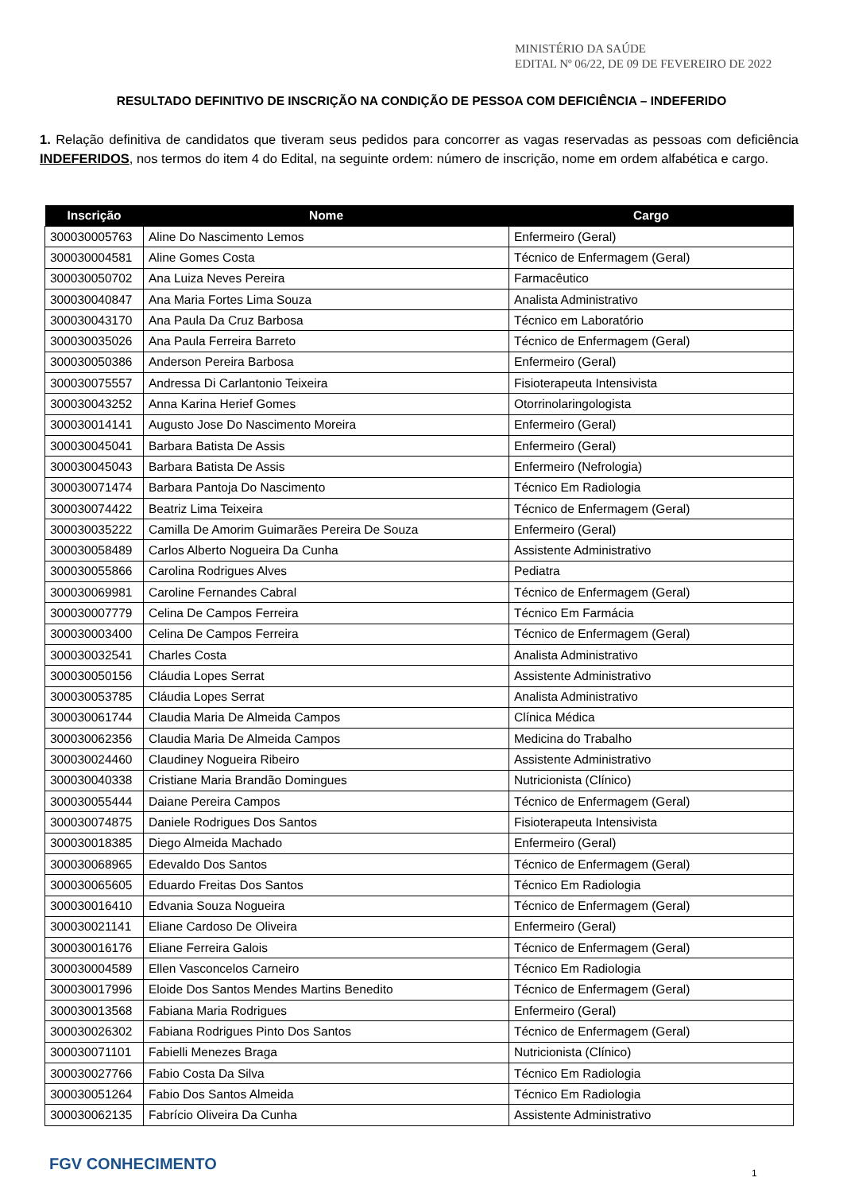MINISTÉRIO DA SAÚDE
EDITAL Nº 06/22, DE 09 DE FEVEREIRO DE 2022
RESULTADO DEFINITIVO DE INSCRIÇÃO NA CONDIÇÃO DE PESSOA COM DEFICIÊNCIA – INDEFERIDO
1. Relação definitiva de candidatos que tiveram seus pedidos para concorrer as vagas reservadas as pessoas com deficiência INDEFERIDOS, nos termos do item 4 do Edital, na seguinte ordem: número de inscrição, nome em ordem alfabética e cargo.
| Inscrição | Nome | Cargo |
| --- | --- | --- |
| 300030005763 | Aline Do Nascimento Lemos | Enfermeiro (Geral) |
| 300030004581 | Aline Gomes Costa | Técnico de Enfermagem (Geral) |
| 300030050702 | Ana Luiza Neves Pereira | Farmacêutico |
| 300030040847 | Ana Maria Fortes Lima Souza | Analista Administrativo |
| 300030043170 | Ana Paula Da Cruz Barbosa | Técnico em Laboratório |
| 300030035026 | Ana Paula Ferreira Barreto | Técnico de Enfermagem (Geral) |
| 300030050386 | Anderson Pereira Barbosa | Enfermeiro (Geral) |
| 300030075557 | Andressa Di Carlantonio Teixeira | Fisioterapeuta Intensivista |
| 300030043252 | Anna Karina Herief Gomes | Otorrinolaringologista |
| 300030014141 | Augusto Jose Do Nascimento Moreira | Enfermeiro (Geral) |
| 300030045041 | Barbara Batista De Assis | Enfermeiro (Geral) |
| 300030045043 | Barbara Batista De Assis | Enfermeiro (Nefrologia) |
| 300030071474 | Barbara Pantoja Do Nascimento | Técnico Em Radiologia |
| 300030074422 | Beatriz Lima Teixeira | Técnico de Enfermagem (Geral) |
| 300030035222 | Camilla De Amorim Guimarães Pereira De Souza | Enfermeiro (Geral) |
| 300030058489 | Carlos Alberto Nogueira Da Cunha | Assistente Administrativo |
| 300030055866 | Carolina Rodrigues Alves | Pediatra |
| 300030069981 | Caroline Fernandes Cabral | Técnico de Enfermagem (Geral) |
| 300030007779 | Celina De Campos Ferreira | Técnico Em Farmácia |
| 300030003400 | Celina De Campos Ferreira | Técnico de Enfermagem (Geral) |
| 300030032541 | Charles Costa | Analista Administrativo |
| 300030050156 | Cláudia Lopes Serrat | Assistente Administrativo |
| 300030053785 | Cláudia Lopes Serrat | Analista Administrativo |
| 300030061744 | Claudia Maria De Almeida Campos | Clínica Médica |
| 300030062356 | Claudia Maria De Almeida Campos | Medicina do Trabalho |
| 300030024460 | Claudiney Nogueira Ribeiro | Assistente Administrativo |
| 300030040338 | Cristiane Maria Brandão Domingues | Nutricionista (Clínico) |
| 300030055444 | Daiane Pereira Campos | Técnico de Enfermagem (Geral) |
| 300030074875 | Daniele Rodrigues Dos Santos | Fisioterapeuta Intensivista |
| 300030018385 | Diego Almeida Machado | Enfermeiro (Geral) |
| 300030068965 | Edevaldo Dos Santos | Técnico de Enfermagem (Geral) |
| 300030065605 | Eduardo Freitas Dos Santos | Técnico Em Radiologia |
| 300030016410 | Edvania Souza Nogueira | Técnico de Enfermagem (Geral) |
| 300030021141 | Eliane Cardoso De Oliveira | Enfermeiro (Geral) |
| 300030016176 | Eliane Ferreira Galois | Técnico de Enfermagem (Geral) |
| 300030004589 | Ellen Vasconcelos Carneiro | Técnico Em Radiologia |
| 300030017996 | Eloide Dos Santos Mendes Martins Benedito | Técnico de Enfermagem (Geral) |
| 300030013568 | Fabiana Maria Rodrigues | Enfermeiro (Geral) |
| 300030026302 | Fabiana Rodrigues Pinto Dos Santos | Técnico de Enfermagem (Geral) |
| 300030071101 | Fabielli Menezes Braga | Nutricionista (Clínico) |
| 300030027766 | Fabio Costa Da Silva | Técnico Em Radiologia |
| 300030051264 | Fabio Dos Santos Almeida | Técnico Em Radiologia |
| 300030062135 | Fabrício Oliveira Da Cunha | Assistente Administrativo |
FGV CONHECIMENTO 1